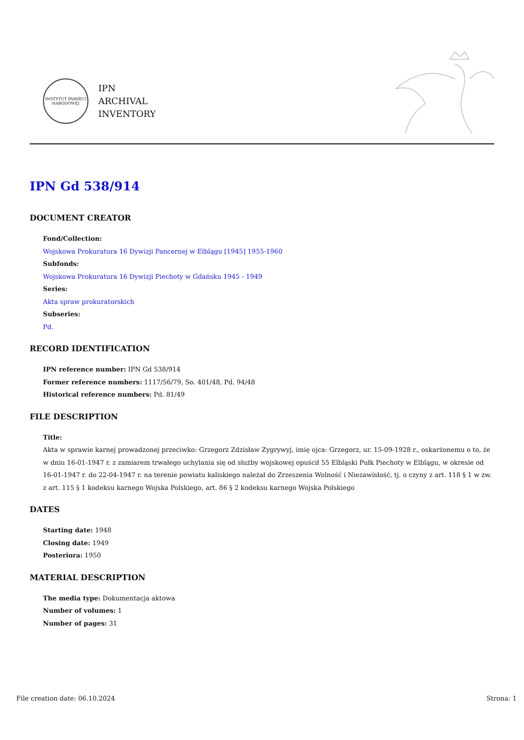INSTYTUT PAMIĘCI NARODOWEJ
IPN
ARCHIVAL
INVENTORY
IPN Gd 538/914
DOCUMENT CREATOR
Fond/Collection:
Wojskowa Prokuratura 16 Dywizji Pancernej w Elblągu [1945] 1955-1960
Subfonds:
Wojskowa Prokuratura 16 Dywizji Piechoty w Gdańsku 1945 - 1949
Series:
Akta spraw prokuratorskich
Subseries:
Pd.
RECORD IDENTIFICATION
IPN reference number: IPN Gd 538/914
Former reference numbers: 1117/56/79, So. 401/48, Pd. 94/48
Historical reference numbers: Pd. 81/49
FILE DESCRIPTION
Title:
Akta w sprawie karnej prowadzonej przeciwko: Grzegorz Zdzisław Zygrywyj, imię ojca: Grzegorz, ur. 15-09-1928 r., oskarżonemu o to, że w dniu 16-01-1947 r. z zamiarem trwałego uchylania się od służby wojskowej opuścił 55 Elbląski Pułk Piechoty w Elblągu, w okresie od 16-01-1947 r. do 22-04-1947 r. na terenie powiatu kaliskiego należał do Zrzeszenia Wolność i Niezawisłość, tj. o czyny z art. 118 § 1 w zw. z art. 115 § 1 kodeksu karnego Wojska Polskiego, art. 86 § 2 kodeksu karnego Wojska Polskiego
DATES
Starting date: 1948
Closing date: 1949
Posteriora: 1950
MATERIAL DESCRIPTION
The media type: Dokumentacja aktowa
Number of volumes: 1
Number of pages: 31
File creation date: 06.10.2024 Strona: 1